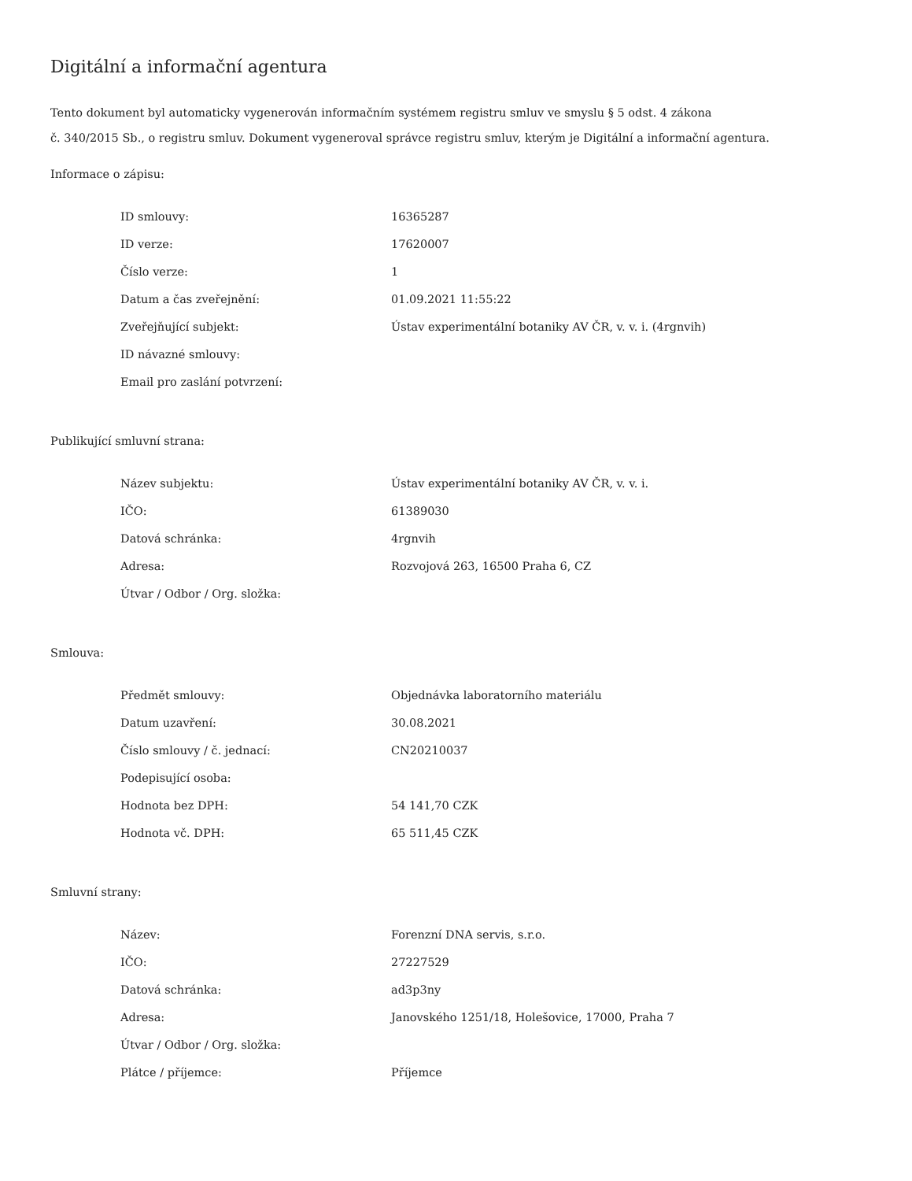Digitální a informační agentura
Tento dokument byl automaticky vygenerován informačním systémem registru smluv ve smyslu § 5 odst. 4 zákona
č. 340/2015 Sb., o registru smluv. Dokument vygeneroval správce registru smluv, kterým je Digitální a informační agentura.
Informace o zápisu:
| ID smlouvy: | 16365287 |
| ID verze: | 17620007 |
| Číslo verze: | 1 |
| Datum a čas zveřejnění: | 01.09.2021 11:55:22 |
| Zveřejňující subjekt: | Ústav experimentální botaniky AV ČR, v. v. i. (4rgnvih) |
| ID návazné smlouvy: | |
| Email pro zaslání potvrzení: | |
Publikující smluvní strana:
| Název subjektu: | Ústav experimentální botaniky AV ČR, v. v. i. |
| IČO: | 61389030 |
| Datová schránka: | 4rgnvih |
| Adresa: | Rozvojová 263, 16500 Praha 6, CZ |
| Útvar / Odbor / Org. složka: | |
Smlouva:
| Předmět smlouvy: | Objednávka laboratorního materiálu |
| Datum uzavření: | 30.08.2021 |
| Číslo smlouvy / č. jednací: | CN20210037 |
| Podepisující osoba: | |
| Hodnota bez DPH: | 54 141,70 CZK |
| Hodnota vč. DPH: | 65 511,45 CZK |
Smluvní strany:
| Název: | Forenzní DNA servis, s.r.o. |
| IČO: | 27227529 |
| Datová schránka: | ad3p3ny |
| Adresa: | Janovského 1251/18, Holešovice, 17000, Praha 7 |
| Útvar / Odbor / Org. složka: | |
| Plátce / příjemce: | Příjemce |